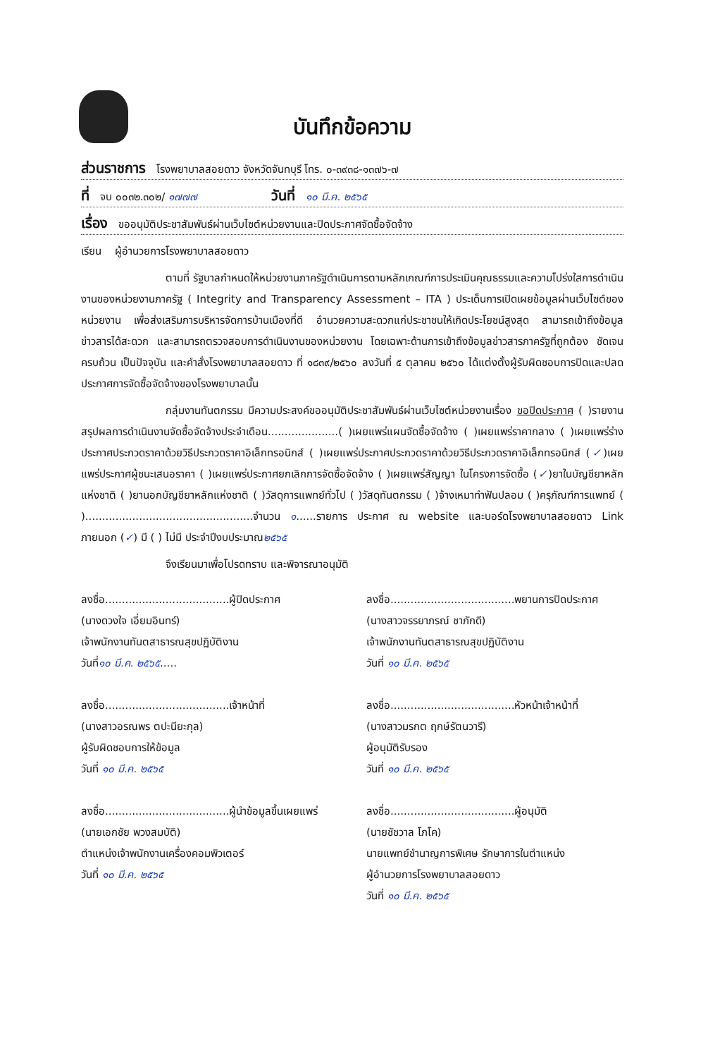บันทึกข้อความ
ส่วนราชการ โรงพยาบาลสอยดาว จังหวัดจันทบุรี โทร. ๐-๓๙๓๘-๑๓๗๖-๗
ที่ จบ ๐๐๓๒.๓๐๒/ ๑๗๗๗ วันที่ ๑๐ มี.ค. ๒๕๖๕
เรื่อง ขออนุมัติประชาสัมพันธ์ผ่านเว็บไซต์หน่วยงานและปิดประกาศจัดซื้อจัดจ้าง
เรียน ผู้อำนวยการโรงพยาบาลสอยดาว
ตามที่ รัฐบาลกำหนดให้หน่วยงานภาครัฐดำเนินการตามหลักเกณฑ์การประเมินคุณธรรมและความโปร่งใสการดำเนินงานของหน่วยงานภาครัฐ ( Integrity and Transparency Assessment – ITA ) ประเด็นการเปิดเผยข้อมูลผ่านเว็บไซต์ของหน่วยงาน เพื่อส่งเสริมการบริหารจัดการบ้านเมืองที่ดี อำนวยความสะดวกแก่ประชาชนให้เกิดประโยชน์สูงสุด สามารถเข้าถึงข้อมูลข่าวสารได้สะดวก และสามารถตรวจสอบการดำเนินงานของหน่วยงาน โดยเฉพาะด้านการเข้าถึงข้อมูลข่าวสารภาครัฐที่ถูกต้อง ชัดเจน ครบถ้วน เป็นปัจจุบัน และคำสั่งโรงพยาบาลสอยดาว ที่ ๑๘๓๙/๒๕๖๐ ลงวันที่ ๕ ตุลาคม ๒๕๖๐ ได้แต่งตั้งผู้รับผิดชอบการปิดและปลดประกาศการจัดซื้อจัดจ้างของโรงพยาบาลนั้น
กลุ่มงานทันตกรรม มีความประสงค์ขออนุมัติประชาสัมพันธ์ผ่านเว็บไซต์หน่วยงานเรื่อง ขอปิดประกาศ ( )รายงานสรุปผลการดำเนินงานจัดซื้อจัดจ้างประจำเดือน.....................( )เผยแพร่แผนจัดซื้อจัดจ้าง ( )เผยแพร่ราคากลาง ( )เผยแพร่ร่างประกาศประกวดราคาด้วยวิธีประกวดราคาอิเล็กทรอนิกส์ ( )เผยแพร่ประกาศประกวดราคาด้วยวิธีประกวดราคาอิเล็กทรอนิกส์ (✓)เผยแพร่ประกาศผู้ชนะเสนอราคา ( )เผยแพร่ประกาศยกเลิกการจัดซื้อจัดจ้าง ( )เผยแพร่สัญญา ในโครงการจัดซื้อ (✓)ยาในบัญชียาหลักแห่งชาติ ( )ยานอกบัญชียาหลักแห่งชาติ ( )วัสดุการแพทย์ทั่วไป ( )วัสดุทันตกรรม ( )จ้างเหมาทำฟันปลอม ( )ครุภัณฑ์การแพทย์ ( )..................................................จำนวน ๑......รายการ ประกาศ ณ website และบอร์ดโรงพยาบาลสอยดาว Link ภายนอก (✓) มี ( ) ไม่มี ประจำปีงบประมาณ๒๕๖๕
จึงเรียนมาเพื่อโปรดทราบ และพิจารณาอนุมัติ
ลงชื่อ.....................................ผู้ปิดประกาศ
(นางดวงใจ เอี่ยมอินทร์)
เจ้าพนักงานทันตสาธารณสุขปฏิบัติงาน
วันที่๑๐ มี.ค. ๒๕๖๕.....
ลงชื่อ.....................................พยานการปิดประกาศ
(นางสาวจรรยาภรณ์ ชาภักดี)
เจ้าพนักงานทันตสาธารณสุขปฏิบัติงาน
วันที่ ๑๐ มี.ค. ๒๕๖๕
ลงชื่อ.....................................เจ้าหน้าที่
(นางสาวอรณพร ตปะนียะกุล)
ผู้รับผิดชอบการให้ข้อมูล
วันที่ ๑๐ มี.ค. ๒๕๖๕
ลงชื่อ.....................................หัวหน้าเจ้าหน้าที่
(นางสาวมรกต ฤกษ์รัตนวารี)
ผู้อนุมัติรับรอง
วันที่ ๑๐ มี.ค. ๒๕๖๕
ลงชื่อ.....................................ผู้นำข้อมูลขึ้นเผยแพร่
(นายเอกชัย พวงสมบัติ)
ตำแหน่งเจ้าพนักงานเครื่องคอมพิวเตอร์
วันที่ ๑๐ มี.ค. ๒๕๖๕
ลงชื่อ.....................................ผู้อนุมัติ
(นายชัชวาล โภโค)
นายแพทย์ชำนาญการพิเศษ รักษาการในตำแหน่ง
ผู้อำนวยการโรงพยาบาลสอยดาว
วันที่ ๑๐ มี.ค. ๒๕๖๕